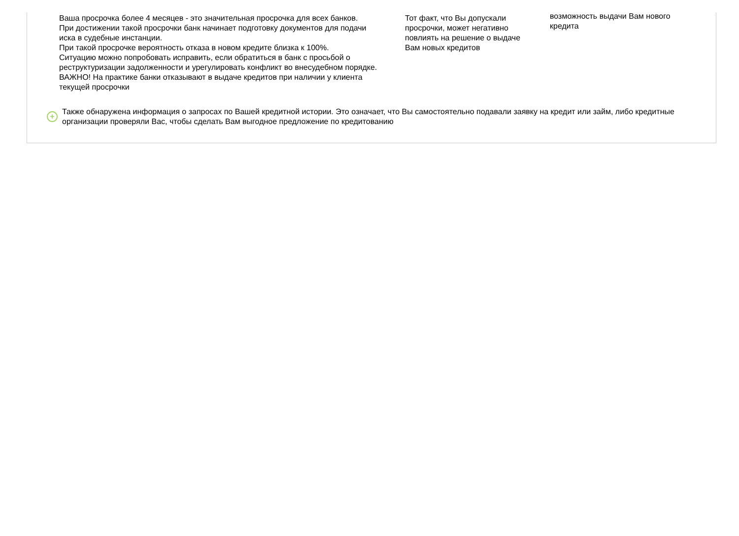Ваша просрочка более 4 месяцев - это значительная просрочка для всех банков.
При достижении такой просрочки банк начинает подготовку документов для подачи иска в судебные инстанции.
При такой просрочке вероятность отказа в новом кредите близка к 100%.
Ситуацию можно попробовать исправить, если обратиться в банк с просьбой о реструктуризации задолженности и урегулировать конфликт во внесудебном порядке.
ВАЖНО! На практике банки отказывают в выдаче кредитов при наличии у клиента текущей просрочки
Тот факт, что Вы допускали просрочки, может негативно повлиять на решение о выдаче Вам новых кредитов
возможность выдачи Вам нового кредита
+
Также обнаружена информация о запросах по Вашей кредитной истории. Это означает, что Вы самостоятельно подавали заявку на кредит или займ, либо кредитные организации проверяли Вас, чтобы сделать Вам выгодное предложение по кредитованию